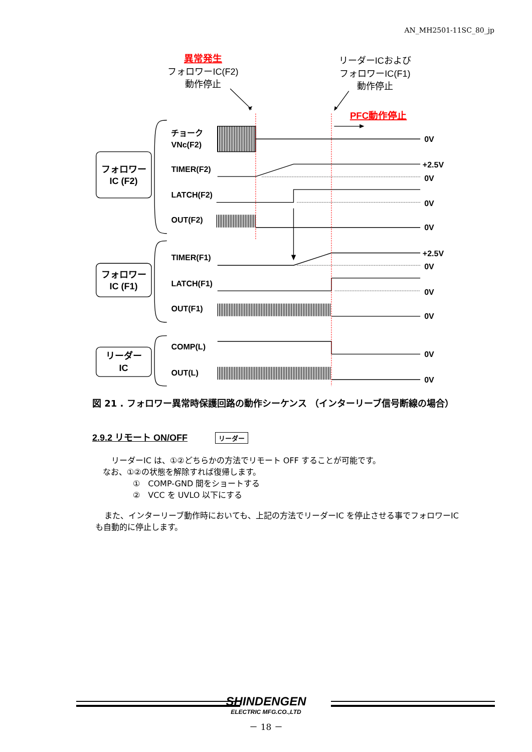AN_MH2501-11SC_80_jp
異常発生
フォロワーIC(F2)
動作停止
リーダーICおよび
フォロワーIC(F1)
動作停止
PFC動作停止
フォロワー
IC (F2)
チョーク
VNc(F2)
0V
TIMER(F2)
+2.5V
0V
LATCH(F2)
0V
OUT(F2)
0V
フォロワー
IC (F1)
TIMER(F1)
+2.5V
0V
LATCH(F1)
0V
OUT(F1)
0V
リーダー
IC
COMP(L)
0V
OUT(L)
0V
図 21 . フォロワー異常時保護回路の動作シーケンス （インターリーブ信号断線の場合）
2.9.2 リモート ON/OFF リーダー
リーダーIC は、①②どちらかの方法でリモート OFF することが可能です。
なお、①②の状態を解除すれば復帰します。
①　COMP-GND 間をショートする
②　VCC を UVLO 以下にする
また、インターリーブ動作時においても、上記の方法でリーダーIC を停止させる事でフォロワーIC
も自動的に停止します。
SHINDENGEN
ELECTRIC MFG.CO.,LTD
－ 18 －